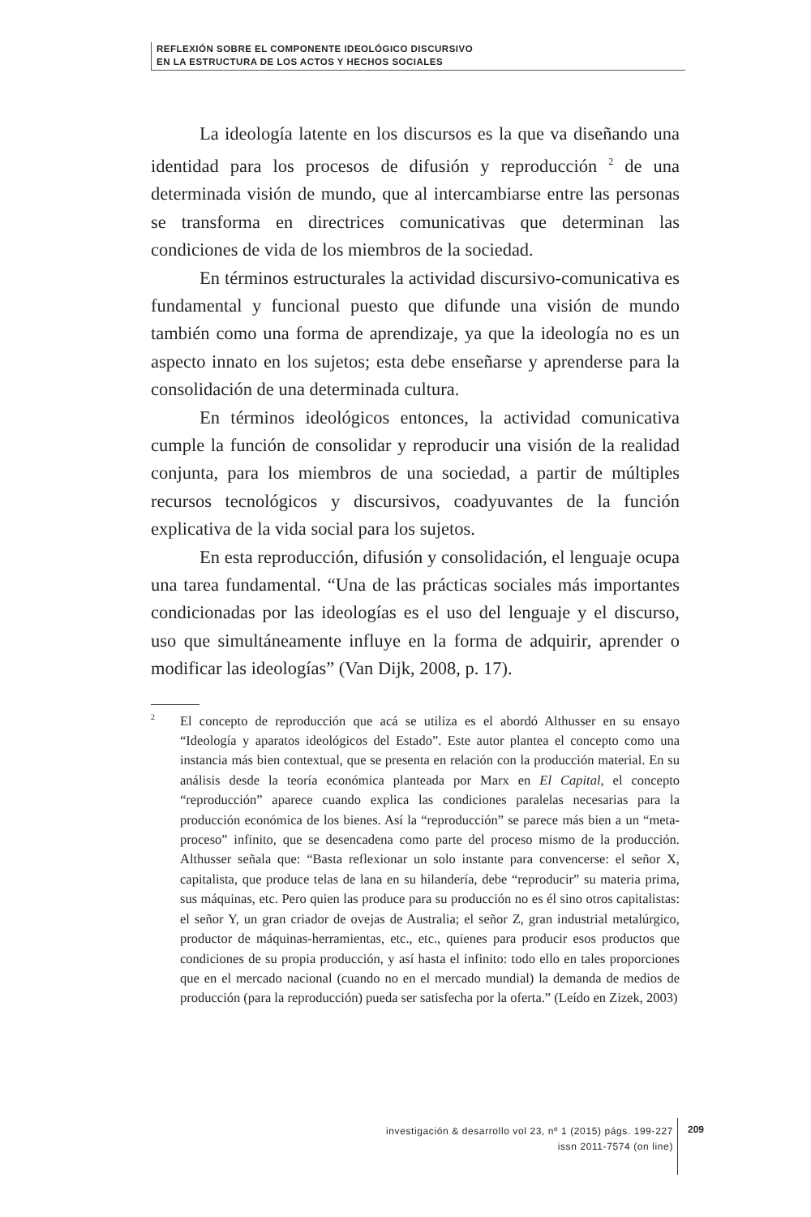REFLEXIÓN SOBRE EL COMPONENTE IDEOLÓGICO DISCURSIVO
EN LA ESTRUCTURA DE LOS ACTOS Y HECHOS SOCIALES
La ideología latente en los discursos es la que va diseñando una identidad para los procesos de difusión y reproducción <sup>2</sup> de una determinada visión de mundo, que al intercambiarse entre las personas se transforma en directrices comunicativas que determinan las condiciones de vida de los miembros de la sociedad.
En términos estructurales la actividad discursivo-comunicativa es fundamental y funcional puesto que difunde una visión de mundo también como una forma de aprendizaje, ya que la ideología no es un aspecto innato en los sujetos; esta debe enseñarse y aprenderse para la consolidación de una determinada cultura.
En términos ideológicos entonces, la actividad comunicativa cumple la función de consolidar y reproducir una visión de la realidad conjunta, para los miembros de una sociedad, a partir de múltiples recursos tecnológicos y discursivos, coadyuvantes de la función explicativa de la vida social para los sujetos.
En esta reproducción, difusión y consolidación, el lenguaje ocupa una tarea fundamental. “Una de las prácticas sociales más importantes condicionadas por las ideologías es el uso del lenguaje y el discurso, uso que simultáneamente influye en la forma de adquirir, aprender o modificar las ideologías” (Van Dijk, 2008, p. 17).
<sup>2</sup>
El concepto de reproducción que acá se utiliza es el abordó Althusser en su ensayo “Ideología y aparatos ideológicos del Estado”. Este autor plantea el concepto como una instancia más bien contextual, que se presenta en relación con la producción material. En su análisis desde la teoría económica planteada por Marx en El Capital, el concepto “reproducción” aparece cuando explica las condiciones paralelas necesarias para la producción económica de los bienes. Así la “reproducción” se parece más bien a un “meta-proceso” infinito, que se desencadena como parte del proceso mismo de la producción. Althusser señala que: “Basta reflexionar un solo instante para convencerse: el señor X, capitalista, que produce telas de lana en su hilandería, debe “reproducir” su materia prima, sus máquinas, etc. Pero quien las produce para su producción no es él sino otros capitalistas: el señor Y, un gran criador de ovejas de Australia; el señor Z, gran industrial metalúrgico, productor de máquinas-herramientas, etc., etc., quienes para producir esos productos que condiciones de su propia producción, y así hasta el infinito: todo ello en tales proporciones que en el mercado nacional (cuando no en el mercado mundial) la demanda de medios de producción (para la reproducción) pueda ser satisfecha por la oferta.” (Leído en Zizek, 2003)
investigación & desarrollo vol 23, nº 1 (2015) págs. 199-227
issn 2011-7574 (on line)
209